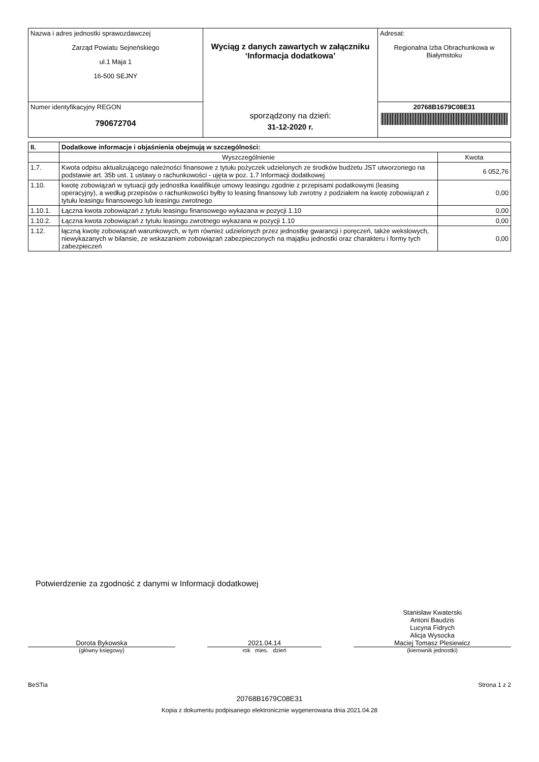| Nazwa i adres jednostki sprawozdawczej Zarząd Powiatu Sejneńskiego ul.1 Maja 1 16-500 SEJNY | Wyciąg z danych zawartych w załączniku ‘Informacja dodatkowa’ sporządzony na dzień: 31-12-2020 r. | Adresat: Regionalna Izba Obrachunkowa w Białymstoku |
| Numer identyfikacyjny REGON 790672704 | | 20768B1679C08E31 |
| II. | Dodatkowe informacje i objaśnienia obejmują w szczególności: | |
| --- | --- | --- |
| | Wyszczególnienie | Kwota |
| 1.7. | Kwota odpisu aktualizującego należności finansowe z tytułu pożyczek udzielonych ze środków budżetu JST utworzonego na podstawie art. 35b ust. 1 ustawy o rachunkowości - ujęta w poz. 1.7 Informacji dodatkowej | 6 052,76 |
| 1.10. | kwotę zobowiązań w sytuacji gdy jednostka kwalifikuje umowy leasingu zgodnie z przepisami podatkowymi (leasing operacyjny), a według przepisów o rachunkowości byłby to leasing finansowy lub zwrotny z podziałem na kwotę zobowiązań z tytułu leasingu finansowego lub leasingu zwrotnego | 0,00 |
| 1.10.1. | Łączna kwota zobowiązań z tytułu leasingu finansowego wykazana w pozycji 1.10 | 0,00 |
| 1.10.2. | Łączna kwota zobowiązań z tytułu leasingu zwrotnego wykazana w pozycji 1.10 | 0,00 |
| 1.12. | łączną kwotę zobowiązań warunkowych, w tym również udzielonych przez jednostkę gwarancji i poręczeń, także wekslowych, niewykazanych w bilansie, ze wskazaniem zobowiązań zabezpieczonych na majątku jednostki oraz charakteru i formy tych zabezpieczeń | 0,00 |
Potwierdzenie za zgodność z danymi w Informacji dodatkowej
Dorota Bykowska
(główny księgowy)
2021.04.14
rok mies. dzień
Stanisław Kwaterski
Antoni Baudzis
Lucyna Fidrych
Alicja Wysocka
Maciej Tomasz Plesiewicz
(kierownik jednostki)
BeSTia Strona 1 z 2
20768B1679C08E31
Kopia z dokumentu podpisanego elektronicznie wygenerowana dnia 2021.04.28